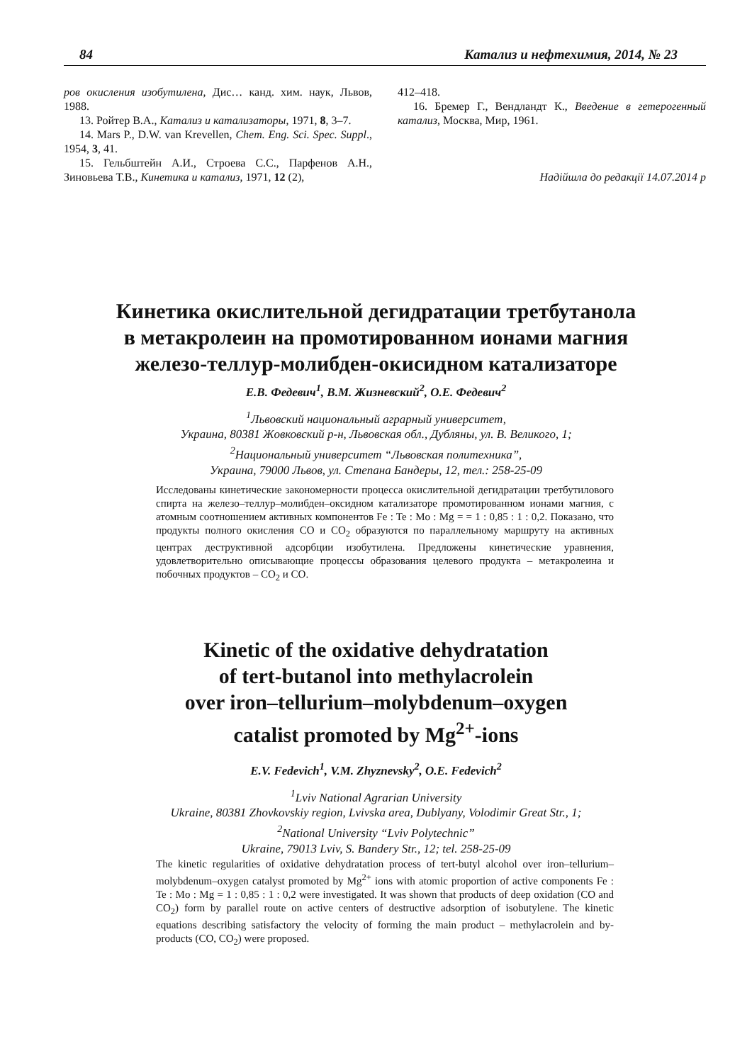84 Катализ и нефтехимия, 2014, № 23
ров окисления изобутилена, Дис… канд. хим. наук, Львов, 1988.
13. Ройтер В.А., Катализ и катализаторы, 1971, 8, 3–7.
14. Mars P., D.W. van Krevellen, Chem. Eng. Sci. Spec. Suppl., 1954, 3, 41.
15. Гельбштейн А.И., Строева С.С., Парфенов А.Н., Зиновьева Т.В., Кинетика и катализ, 1971, 12 (2),
412–418.
16. Бремер Г., Вендландт К., Введение в гетерогенный катализ, Москва, Мир, 1961.
Надійшла до редакції 14.07.2014 р
Кинетика окислительной дегидратации третбутанола
в метакролеин на промотированном ионами магния
железо-теллур-молибден-окисидном катализаторе
Е.В. Федевич<sup>1</sup>, В.М. Жизневский<sup>2</sup>, О.Е. Федевич<sup>2</sup>
<sup>1</sup> Львовский национальный аграрный университет,
Украина, 80381 Жовковский р-н, Львовская обл., Дубляны, ул. В. Великого, 1;
<sup>2</sup> Национальный университет “Львовская политехника”,
Украина, 79000 Львов, ул. Степана Бандеры, 12, тел.: 258-25-09
Исследованы кинетические закономерности процесса окислительной дегидратации третбутилового спирта на железо–теллур–молибден–оксидном катализаторе промотированном ионами магния, с атомным соотношением активных компонентов Fe : Te : Mo : Mg = = 1 : 0,85 : 1 : 0,2. Показано, что продукты полного окисления СО и СО<sub>2</sub> образуются по параллельному маршруту на активных центрах деструктивной адсорбции изобутилена. Предложены кинетические уравнения, удовлетворительно описывающие процессы образования целевого продукта – метакролеина и побочных продуктов – СО<sub>2</sub> и СО.
Kinetic of the oxidative dehydratation
of tert-butanol into methylacrolein
over iron–tellurium–molybdenum–oxygen
catalist promoted by Mg<sup>2+</sup>-ions
E.V. Fedevich<sup>1</sup>, V.M. Zhyznevsky<sup>2</sup>, O.E. Fedevich<sup>2</sup>
<sup>1</sup> Lviv National Agrarian University
Ukraine, 80381 Zhovkovskiy region, Lvivska area, Dublyany, Volodimir Great Str., 1;
<sup>2</sup> National University “Lviv Polytechnic”
Ukraine, 79013 Lviv, S. Bandery Str., 12; tel. 258-25-09
The kinetic regularities of oxidative dehydratation process of tert-butyl alcohol over iron–tellurium–molybdenum–oxygen catalyst promoted by Mg<sup>2+</sup> ions with atomic proportion of active components Fe : Te : Mo : Mg = 1 : 0,85 : 1 : 0,2 were investigated. It was shown that products of deep oxidation (CO and CO<sub>2</sub>) form by parallel route on active centers of destructive adsorption of isobutylene. The kinetic equations describing satisfactory the velocity of forming the main product – methylacrolein and by-products (CO, CO<sub>2</sub>) were proposed.